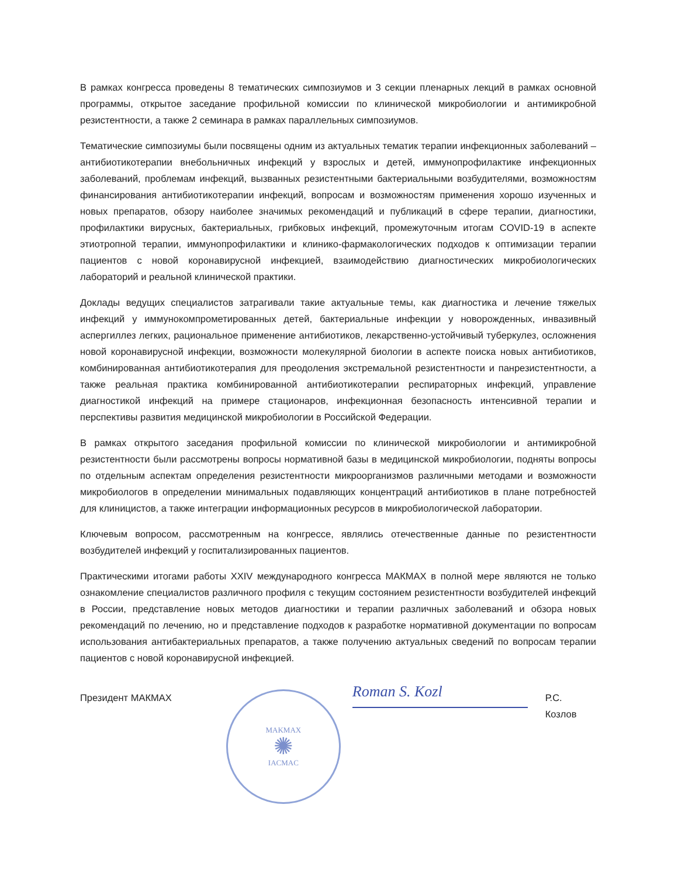В рамках конгресса проведены 8 тематических симпозиумов и 3 секции пленарных лекций в рамках основной программы, открытое заседание профильной комиссии по клинической микробиологии и антимикробной резистентности, а также 2 семинара в рамках параллельных симпозиумов.
Тематические симпозиумы были посвящены одним из актуальных тематик терапии инфекционных заболеваний – антибиотикотерапии внебольничных инфекций у взрослых и детей, иммунопрофилактике инфекционных заболеваний, проблемам инфекций, вызванных резистентными бактериальными возбудителями, возможностям финансирования антибиотикотерапии инфекций, вопросам и возможностям применения хорошо изученных и новых препаратов, обзору наиболее значимых рекомендаций и публикаций в сфере терапии, диагностики, профилактики вирусных, бактериальных, грибковых инфекций, промежуточным итогам COVID-19 в аспекте этиотропной терапии, иммунопрофилактики и клинико-фармакологических подходов к оптимизации терапии пациентов с новой коронавирусной инфекцией, взаимодействию диагностических микробиологических лабораторий и реальной клинической практики.
Доклады ведущих специалистов затрагивали такие актуальные темы, как диагностика и лечение тяжелых инфекций у иммунокомпрометированных детей, бактериальные инфекции у новорожденных, инвазивный аспергиллез легких, рациональное применение антибиотиков, лекарственно-устойчивый туберкулез, осложнения новой коронавирусной инфекции, возможности молекулярной биологии в аспекте поиска новых антибиотиков, комбинированная антибиотикотерапия для преодоления экстремальной резистентности и панрезистентности, а также реальная практика комбинированной антибиотикотерапии респираторных инфекций, управление диагностикой инфекций на примере стационаров, инфекционная безопасность интенсивной терапии и перспективы развития медицинской микробиологии в Российской Федерации.
В рамках открытого заседания профильной комиссии по клинической микробиологии и антимикробной резистентности были рассмотрены вопросы нормативной базы в медицинской микробиологии, подняты вопросы по отдельным аспектам определения резистентности микроорганизмов различными методами и возможности микробиологов в определении минимальных подавляющих концентраций антибиотиков в плане потребностей для клиницистов, а также интеграции информационных ресурсов в микробиологической лаборатории.
Ключевым вопросом, рассмотренным на конгрессе, являлись отечественные данные по резистентности возбудителей инфекций у госпитализированных пациентов.
Практическими итогами работы XXIV международного конгресса МАКМАХ в полной мере являются не только ознакомление специалистов различного профиля с текущим состоянием резистентности возбудителей инфекций в России, представление новых методов диагностики и терапии различных заболеваний и обзора новых рекомендаций по лечению, но и представление подходов к разработке нормативной документации по вопросам использования антибактериальных препаратов, а также получению актуальных сведений по вопросам терапии пациентов с новой коронавирусной инфекцией.
Президент МАКМАХ
MAKMAX
✺
IACMAC
Roman S. Kozl
Р.С. Козлов